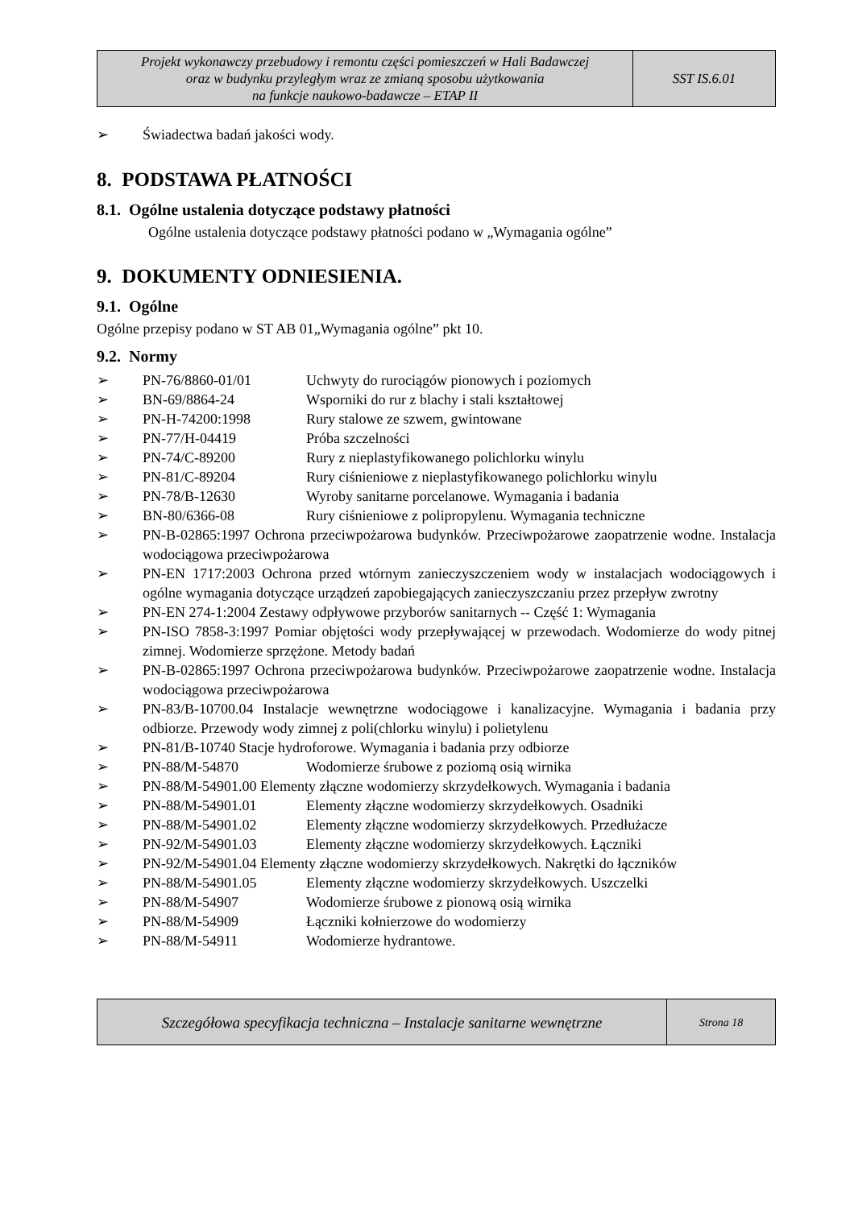| Projekt wykonawczy przebudowy i remontu części pomieszczeń w Hali Badawczej oraz w budynku przyległym wraz ze zmianą sposobu użytkowania na funkcje naukowo-badawcze – ETAP II | SST IS.6.01 |
➢ Świadectwa badań jakości wody.
8. PODSTAWA PŁATNOŚCI
8.1. Ogólne ustalenia dotyczące podstawy płatności
Ogólne ustalenia dotyczące podstawy płatności podano w „Wymagania ogólne”
9. DOKUMENTY ODNIESIENIA.
9.1. Ogólne
Ogólne przepisy podano w ST AB 01„Wymagania ogólne” pkt 10.
9.2. Normy
➢ PN-76/8860-01/01 Uchwyty do rurociągów pionowych i poziomych
➢ BN-69/8864-24 Wsporniki do rur z blachy i stali kształtowej
➢ PN-H-74200:1998 Rury stalowe ze szwem, gwintowane
➢ PN-77/H-04419 Próba szczelności
➢ PN-74/C-89200 Rury z nieplastyfikowanego polichlorku winylu
➢ PN-81/C-89204 Rury ciśnieniowe z nieplastyfikowanego polichlorku winylu
➢ PN-78/B-12630 Wyroby sanitarne porcelanowe. Wymagania i badania
➢ BN-80/6366-08 Rury ciśnieniowe z polipropylenu. Wymagania techniczne
➢ PN-B-02865:1997 Ochrona przeciwpożarowa budynków. Przeciwpożarowe zaopatrzenie wodne. Instalacja wodociągowa przeciwpożarowa
➢ PN-EN 1717:2003 Ochrona przed wtórnym zanieczyszczeniem wody w instalacjach wodociągowych i ogólne wymagania dotyczące urządzeń zapobiegających zanieczyszczaniu przez przepływ zwrotny
➢ PN-EN 274-1:2004 Zestawy odpływowe przyborów sanitarnych -- Część 1: Wymagania
➢ PN-ISO 7858-3:1997 Pomiar objętości wody przepływającej w przewodach. Wodomierze do wody pitnej zimnej. Wodomierze sprzężone. Metody badań
➢ PN-B-02865:1997 Ochrona przeciwpożarowa budynków. Przeciwpożarowe zaopatrzenie wodne. Instalacja wodociągowa przeciwpożarowa
➢ PN-83/B-10700.04 Instalacje wewnętrzne wodociągowe i kanalizacyjne. Wymagania i badania przy odbiorze. Przewody wody zimnej z poli(chlorku winylu) i polietylenu
➢ PN-81/B-10740 Stacje hydroforowe. Wymagania i badania przy odbiorze
➢ PN-88/M-54870 Wodomierze śrubowe z poziomą osią wirnika
➢ PN-88/M-54901.00 Elementy złączne wodomierzy skrzydełkowych. Wymagania i badania
➢ PN-88/M-54901.01 Elementy złączne wodomierzy skrzydełkowych. Osadniki
➢ PN-88/M-54901.02 Elementy złączne wodomierzy skrzydełkowych. Przedłużacze
➢ PN-92/M-54901.03 Elementy złączne wodomierzy skrzydełkowych. Łączniki
➢ PN-92/M-54901.04 Elementy złączne wodomierzy skrzydełkowych. Nakrętki do łączników
➢ PN-88/M-54901.05 Elementy złączne wodomierzy skrzydełkowych. Uszczelki
➢ PN-88/M-54907 Wodomierze śrubowe z pionową osią wirnika
➢ PN-88/M-54909 Łączniki kołnierzowe do wodomierzy
➢ PN-88/M-54911 Wodomierze hydrantowe.
| Szczegółowa specyfikacja techniczna – Instalacje sanitarne wewnętrzne | Strona 18 |